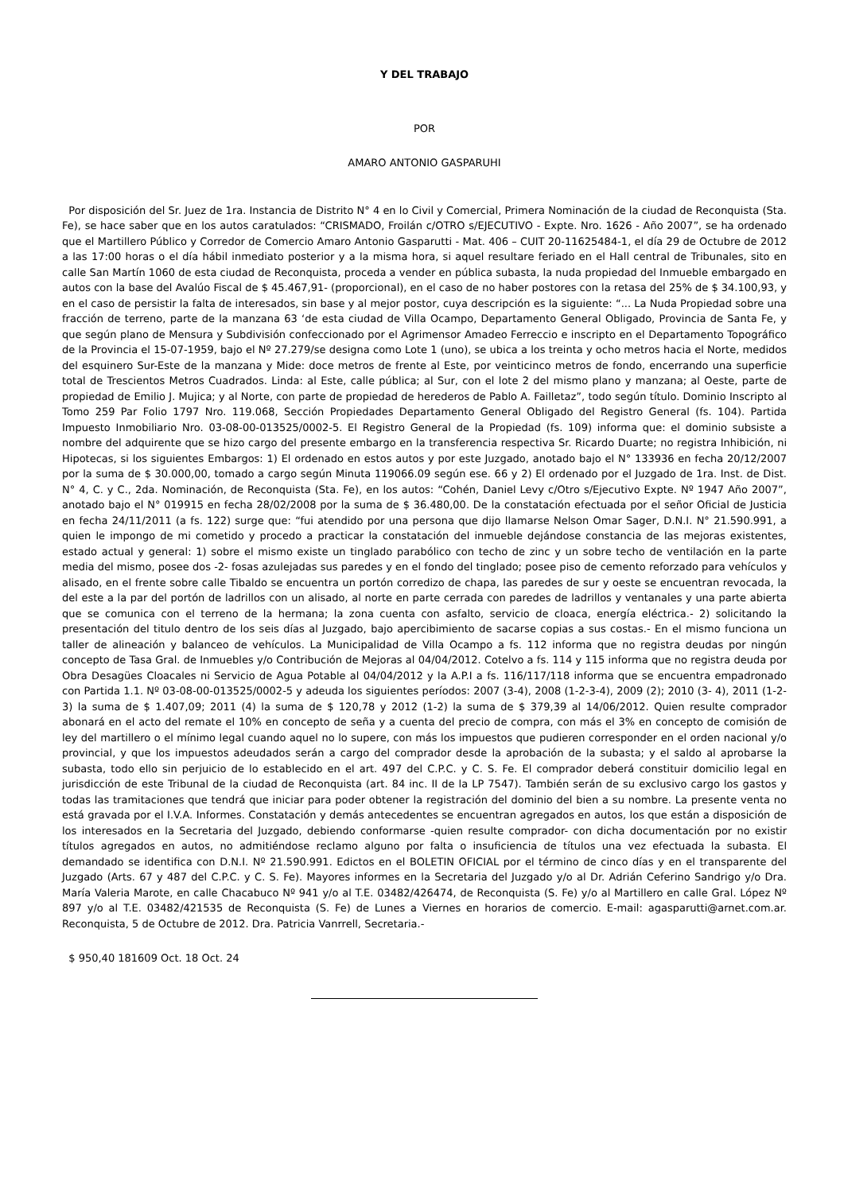Y DEL TRABAJO
POR
AMARO ANTONIO GASPARUHI
Por disposición del Sr. Juez de 1ra. Instancia de Distrito N° 4 en lo Civil y Comercial, Primera Nominación de la ciudad de Reconquista (Sta. Fe), se hace saber que en los autos caratulados: “CRISMADO, Froilán c/OTRO s/EJECUTIVO - Expte. Nro. 1626 - Año 2007”, se ha ordenado que el Martillero Público y Corredor de Comercio Amaro Antonio Gasparutti - Mat. 406 – CUIT 20-11625484-1, el día 29 de Octubre de 2012 a las 17:00 horas o el día hábil inmediato posterior y a la misma hora, si aquel resultare feriado en el Hall central de Tribunales, sito en calle San Martín 1060 de esta ciudad de Reconquista, proceda a vender en pública subasta, la nuda propiedad del Inmueble embargado en autos con la base del Avalúo Fiscal de $ 45.467,91- (proporcional), en el caso de no haber postores con la retasa del 25% de $ 34.100,93, y en el caso de persistir la falta de interesados, sin base y al mejor postor, cuya descripción es la siguiente: “... La Nuda Propiedad sobre una fracción de terreno, parte de la manzana 63 ‘de esta ciudad de Villa Ocampo, Departamento General Obligado, Provincia de Santa Fe, y que según plano de Mensura y Subdivisión confeccionado por el Agrimensor Amadeo Ferreccio e inscripto en el Departamento Topográfico de la Provincia el 15-07-1959, bajo el Nº 27.279/se designa como Lote 1 (uno), se ubica a los treinta y ocho metros hacia el Norte, medidos del esquinero Sur-Este de la manzana y Mide: doce metros de frente al Este, por veinticinco metros de fondo, encerrando una superficie total de Trescientos Metros Cuadrados. Linda: al Este, calle pública; al Sur, con el lote 2 del mismo plano y manzana; al Oeste, parte de propiedad de Emilio J. Mujica; y al Norte, con parte de propiedad de herederos de Pablo A. Failletaz”, todo según título. Dominio Inscripto al Tomo 259 Par Folio 1797 Nro. 119.068, Sección Propiedades Departamento General Obligado del Registro General (fs. 104). Partida Impuesto Inmobiliario Nro. 03-08-00-013525/0002-5. El Registro General de la Propiedad (fs. 109) informa que: el dominio subsiste a nombre del adquirente que se hizo cargo del presente embargo en la transferencia respectiva Sr. Ricardo Duarte; no registra Inhibición, ni Hipotecas, si los siguientes Embargos: 1) El ordenado en estos autos y por este Juzgado, anotado bajo el N° 133936 en fecha 20/12/2007 por la suma de $ 30.000,00, tomado a cargo según Minuta 119066.09 según ese. 66 y 2) El ordenado por el Juzgado de 1ra. Inst. de Dist. N° 4, C. y C., 2da. Nominación, de Reconquista (Sta. Fe), en los autos: “Cohén, Daniel Levy c/Otro s/Ejecutivo Expte. Nº 1947 Año 2007”, anotado bajo el N° 019915 en fecha 28/02/2008 por la suma de $ 36.480,00. De la constatación efectuada por el señor Oficial de Justicia en fecha 24/11/2011 (a fs. 122) surge que: “fui atendido por una persona que dijo llamarse Nelson Omar Sager, D.N.I. N° 21.590.991, a quien le impongo de mi cometido y procedo a practicar la constatación del inmueble dejándose constancia de las mejoras existentes, estado actual y general: 1) sobre el mismo existe un tinglado parabólico con techo de zinc y un sobre techo de ventilación en la parte media del mismo, posee dos -2- fosas azulejadas sus paredes y en el fondo del tinglado; posee piso de cemento reforzado para vehículos y alisado, en el frente sobre calle Tibaldo se encuentra un portón corredizo de chapa, las paredes de sur y oeste se encuentran revocada, la del este a la par del portón de ladrillos con un alisado, al norte en parte cerrada con paredes de ladrillos y ventanales y una parte abierta que se comunica con el terreno de la hermana; la zona cuenta con asfalto, servicio de cloaca, energía eléctrica.- 2) solicitando la presentación del titulo dentro de los seis días al Juzgado, bajo apercibimiento de sacarse copias a sus costas.- En el mismo funciona un taller de alineación y balanceo de vehículos. La Municipalidad de Villa Ocampo a fs. 112 informa que no registra deudas por ningún concepto de Tasa Gral. de Inmuebles y/o Contribución de Mejoras al 04/04/2012. Cotelvo a fs. 114 y 115 informa que no registra deuda por Obra Desagües Cloacales ni Servicio de Agua Potable al 04/04/2012 y la A.P.I a fs. 116/117/118 informa que se encuentra empadronado con Partida 1.1. Nº 03-08-00-013525/0002-5 y adeuda los siguientes períodos: 2007 (3-4), 2008 (1-2-3-4), 2009 (2); 2010 (3- 4), 2011 (1-2-3) la suma de $ 1.407,09; 2011 (4) la suma de $ 120,78 y 2012 (1-2) la suma de $ 379,39 al 14/06/2012. Quien resulte comprador abonará en el acto del remate el 10% en concepto de seña y a cuenta del precio de compra, con más el 3% en concepto de comisión de ley del martillero o el mínimo legal cuando aquel no lo supere, con más los impuestos que pudieren corresponder en el orden nacional y/o provincial, y que los impuestos adeudados serán a cargo del comprador desde la aprobación de la subasta; y el saldo al aprobarse la subasta, todo ello sin perjuicio de lo establecido en el art. 497 del C.P.C. y C. S. Fe. El comprador deberá constituir domicilio legal en jurisdicción de este Tribunal de la ciudad de Reconquista (art. 84 inc. II de la LP 7547). También serán de su exclusivo cargo los gastos y todas las tramitaciones que tendrá que iniciar para poder obtener la registración del dominio del bien a su nombre. La presente venta no está gravada por el I.V.A. Informes. Constatación y demás antecedentes se encuentran agregados en autos, los que están a disposición de los interesados en la Secretaria del Juzgado, debiendo conformarse -quien resulte comprador- con dicha documentación por no existir títulos agregados en autos, no admitiéndose reclamo alguno por falta o insuficiencia de títulos una vez efectuada la subasta. El demandado se identifica con D.N.I. Nº 21.590.991. Edictos en el BOLETIN OFICIAL por el término de cinco días y en el transparente del Juzgado (Arts. 67 y 487 del C.P.C. y C. S. Fe). Mayores informes en la Secretaria del Juzgado y/o al Dr. Adrián Ceferino Sandrigo y/o Dra. María Valeria Marote, en calle Chacabuco Nº 941 y/o al T.E. 03482/426474, de Reconquista (S. Fe) y/o al Martillero en calle Gral. López Nº 897 y/o al T.E. 03482/421535 de Reconquista (S. Fe) de Lunes a Viernes en horarios de comercio. E-mail: agasparutti@arnet.com.ar. Reconquista, 5 de Octubre de 2012. Dra. Patricia Vanrrell, Secretaria.-
$ 950,40 181609 Oct. 18 Oct. 24